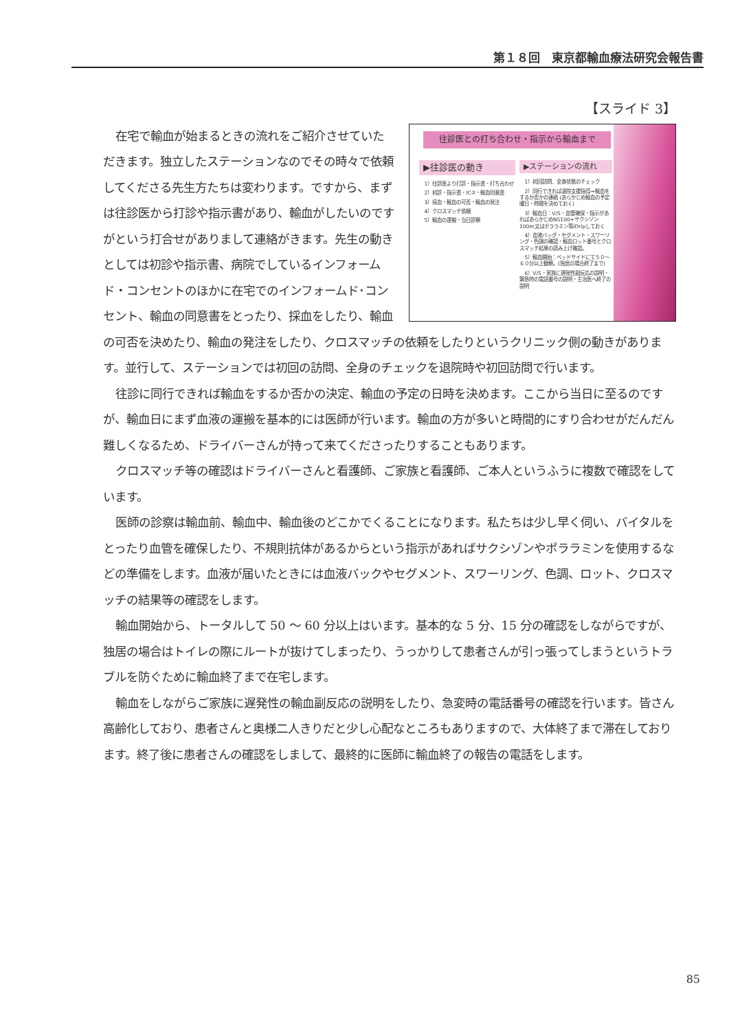第１８回　東京都輸血療法研究会報告書
【スライド 3】
往診医との打ち合わせ・指示から輸血まで
▶往診医の動き
1）往診医より打診・指示書・打ち合わせ
2）初診・指示書・IC②・輸血同意書
3）採血・輸血の可否・輸血の発注
4）クロスマッチ依頼
5）輸血の運搬・当日診察
▶ステーションの流れ
1）初回訪問、全身状態のチェック
2）同行できれば退院支援指導→輸血をするか否かの連絡 (あらかじめ輸血の予定曜日・時間を決めておく)
3）輸血日：V/S・血管確保・指示があればあらかじめNS100+サクシゾン100m又はポララミン等)Dripしておく
4）血液バッグ・セグメント・スワーリング・色調の確認・輸血ロット番号とクロスマッチ結果の読み上げ確認。
5）輸血開始：ベッドサイドにて５０～６０分以上観察。(独居の場合終了まで)
6）V/S・家族に遅発性副反応の説明・緊急時の電話番号の説明・主治医へ終了の説明
在宅で輸血が始まるときの流れをご紹介させていただきます。独立したステーションなのでその時々で依頼してくださる先生方たちは変わります。ですから、まずは往診医から打診や指示書があり、輸血がしたいのですがという打合せがありまして連絡がきます。先生の動きとしては初診や指示書、病院でしているインフォームド・コンセントのほかに在宅でのインフォームド･コンセント、輸血の同意書をとったり、採血をしたり、輸血の可否を決めたり、輸血の発注をしたり、クロスマッチの依頼をしたりというクリニック側の動きがあります。並行して、ステーションでは初回の訪問、全身のチェックを退院時や初回訪問で行います。
往診に同行できれば輸血をするか否かの決定、輸血の予定の日時を決めます。ここから当日に至るのですが、輸血日にまず血液の運搬を基本的には医師が行います。輸血の方が多いと時間的にすり合わせがだんだん難しくなるため、ドライバーさんが持って来てくださったりすることもあります。
クロスマッチ等の確認はドライバーさんと看護師、ご家族と看護師、ご本人というふうに複数で確認をしています。
医師の診察は輸血前、輸血中、輸血後のどこかでくることになります。私たちは少し早く伺い、バイタルをとったり血管を確保したり、不規則抗体があるからという指示があればサクシゾンやポララミンを使用するなどの準備をします。血液が届いたときには血液バックやセグメント、スワーリング、色調、ロット、クロスマッチの結果等の確認をします。
輸血開始から、トータルして 50 ～ 60 分以上はいます。基本的な 5 分、15 分の確認をしながらですが、独居の場合はトイレの際にルートが抜けてしまったり、うっかりして患者さんが引っ張ってしまうというトラブルを防ぐために輸血終了まで在宅します。
輸血をしながらご家族に遅発性の輸血副反応の説明をしたり、急変時の電話番号の確認を行います。皆さん高齢化しており、患者さんと奥様二人きりだと少し心配なところもありますので、大体終了まで滞在しております。終了後に患者さんの確認をしまして、最終的に医師に輸血終了の報告の電話をします。
85